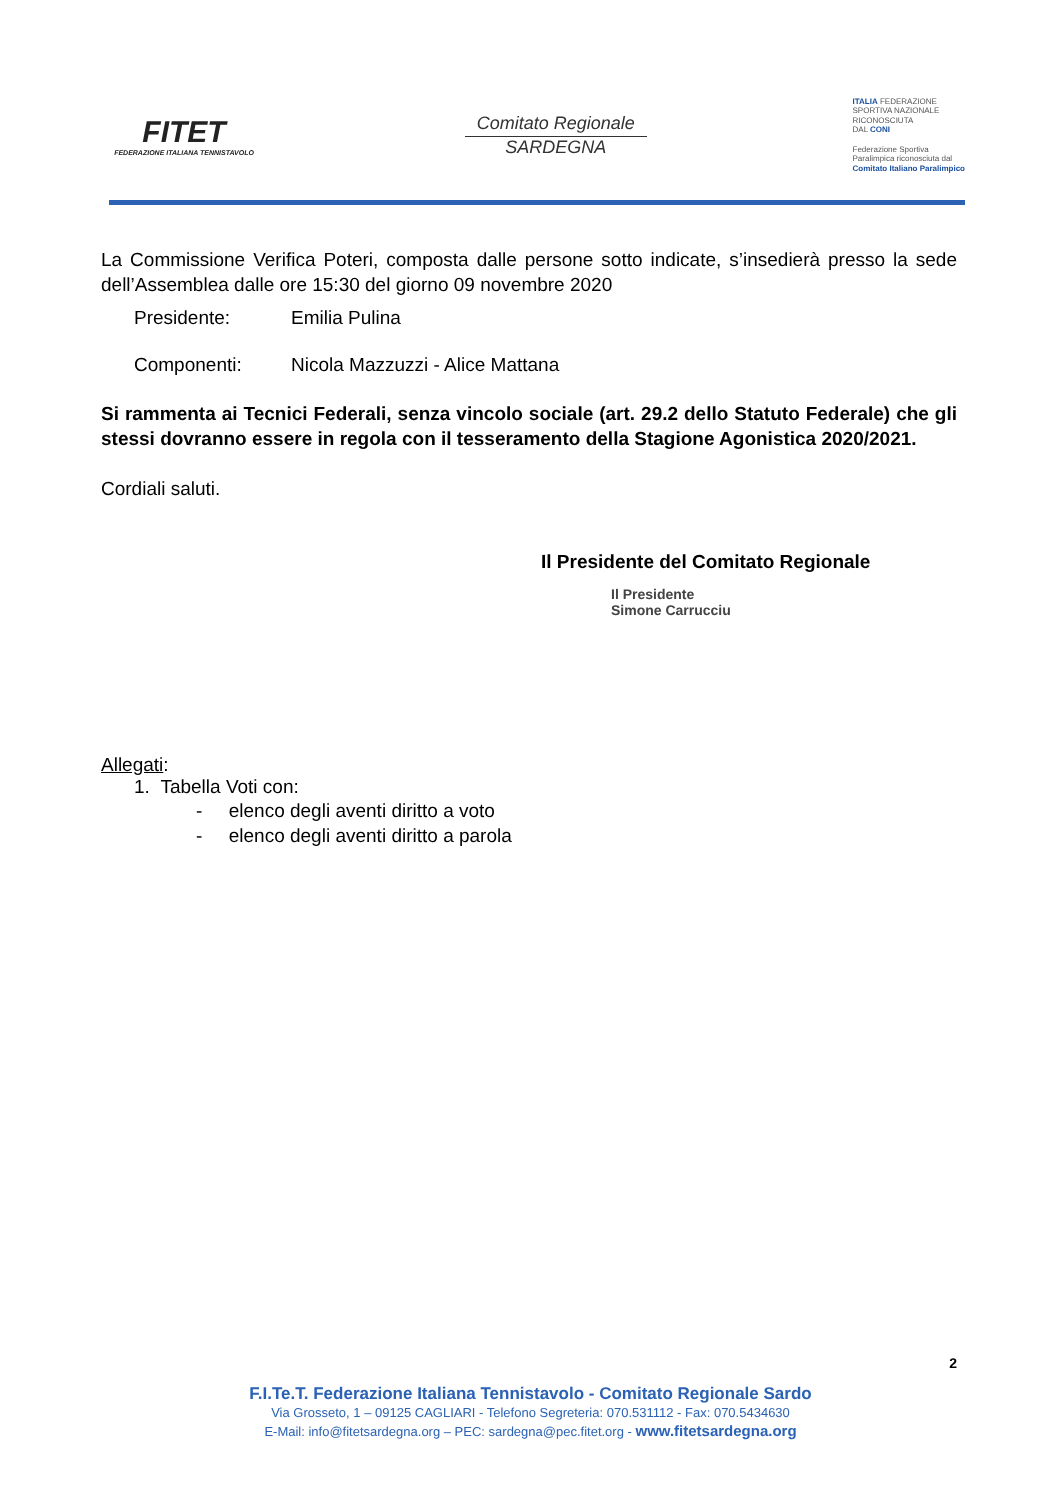FITET
FEDERAZIONE ITALIANA TENNISTAVOLO
Comitato Regionale
SARDEGNA
ITALIA FEDERAZIONE
SPORTIVA NAZIONALE
RICONOSCIUTA
DAL CONI
Federazione Sportiva
Paralimpica riconosciuta dal
Comitato Italiano Paralimpico
La Commissione Verifica Poteri, composta dalle persone sotto indicate, s’insedierà presso la sede dell’Assemblea dalle ore 15:30 del giorno 09 novembre 2020
Presidente: Emilia Pulina
Componenti: Nicola Mazzuzzi - Alice Mattana
Si rammenta ai Tecnici Federali, senza vincolo sociale (art. 29.2 dello Statuto Federale) che gli stessi dovranno essere in regola con il tesseramento della Stagione Agonistica 2020/2021.
Cordiali saluti.
Il Presidente del Comitato Regionale
Il Presidente
Simone Carrucciu
Allegati:
1. Tabella Voti con:
- elenco degli aventi diritto a voto
- elenco degli aventi diritto a parola
2
F.I.Te.T. Federazione Italiana Tennistavolo - Comitato Regionale Sardo
Via Grosseto, 1 – 09125 CAGLIARI - Telefono Segreteria: 070.531112 - Fax: 070.5434630
E-Mail: info@fitetsardegna.org – PEC: sardegna@pec.fitet.org - www.fitetsardegna.org